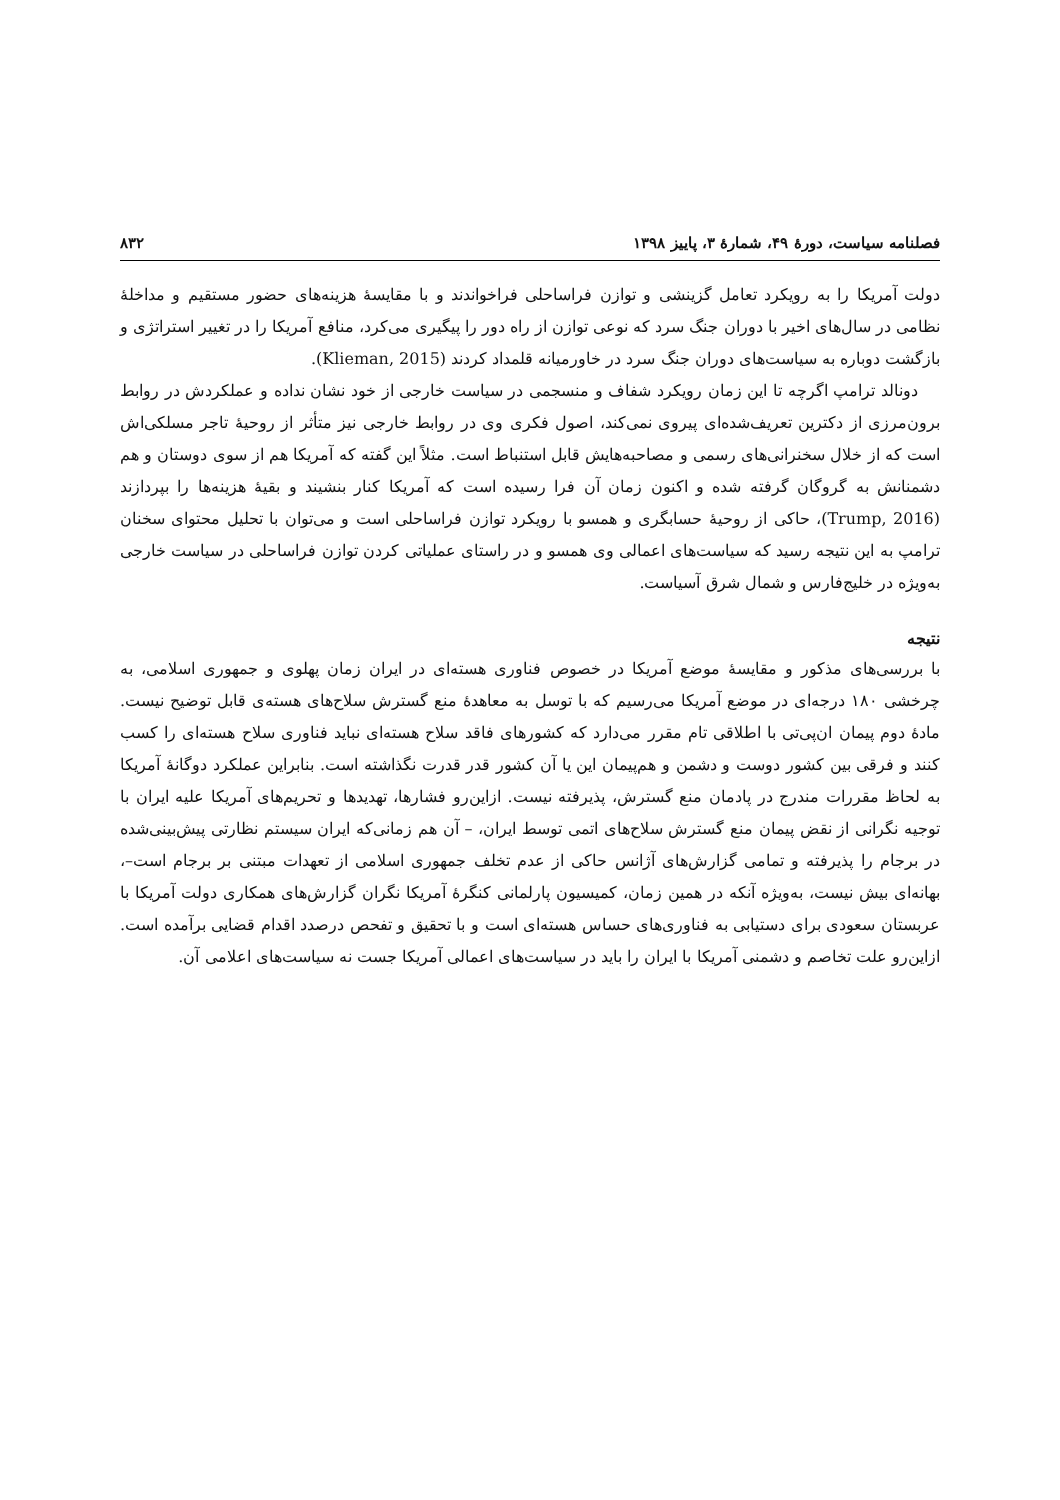فصلنامه سیاست، دورهٔ ۴۹، شمارهٔ ۳، پاییز ۱۳۹۸ ۸۳۲
دولت آمریکا را به رویکرد تعامل گزینشی و توازن فراساحلی فراخواندند و با مقایسهٔ هزینه‌های حضور مستقیم و مداخلهٔ نظامی در سال‌های اخیر با دوران جنگ سرد که نوعی توازن از راه دور را پیگیری می‌کرد، منافع آمریکا را در تغییر استراتژی و بازگشت دوباره به سیاست‌های دوران جنگ سرد در خاورمیانه قلمداد کردند (Klieman, 2015).
دونالد ترامپ اگرچه تا این زمان رویکرد شفاف و منسجمی در سیاست خارجی از خود نشان نداده و عملکردش در روابط برون‌مرزی از دکترین تعریف‌شده‌ای پیروی نمی‌کند، اصول فکری وی در روابط خارجی نیز متأثر از روحیهٔ تاجر مسلکی‌اش است که از خلال سخنرانی‌های رسمی و مصاحبه‌هایش قابل استنباط است. مثلاً این گفته که آمریکا هم از سوی دوستان و هم دشمنانش به گروگان گرفته شده و اکنون زمان آن فرا رسیده است که آمریکا کنار بنشیند و بقیهٔ هزینه‌ها را بپردازند (Trump, 2016)، حاکی از روحیهٔ حسابگری و همسو با رویکرد توازن فراساحلی است و می‌توان با تحلیل محتوای سخنان ترامپ به این نتیجه رسید که سیاست‌های اعمالی وی همسو و در راستای عملیاتی کردن توازن فراساحلی در سیاست خارجی به‌ویژه در خلیج‌فارس و شمال شرق آسیاست.
نتیجه
با بررسی‌های مذکور و مقایسهٔ موضع آمریکا در خصوص فناوری هسته‌ای در ایران زمان پهلوی و جمهوری اسلامی، به چرخشی ۱۸۰ درجه‌ای در موضع آمریکا می‌رسیم که با توسل به معاهدهٔ منع گسترش سلاح‌های هسته‌ی قابل توضیح نیست. مادهٔ دوم پیمان ان‌پی‌تی با اطلاقی تام مقرر می‌دارد که کشورهای فاقد سلاح هسته‌ای نباید فناوری سلاح هسته‌ای را کسب کنند و فرقی بین کشور دوست و دشمن و هم‌پیمان این یا آن کشور قدر قدرت نگذاشته است. بنابراین عملکرد دوگانهٔ آمریکا به لحاظ مقررات مندرج در پادمان منع گسترش، پذیرفته نیست. ازاین‌رو فشارها، تهدیدها و تحریم‌های آمریکا علیه ایران با توجیه نگرانی از نقض پیمان منع گسترش سلاح‌های اتمی توسط ایران، – آن هم زمانی‌که ایران سیستم نظارتی پیش‌بینی‌شده در برجام را پذیرفته و تمامی گزارش‌های آژانس حاکی از عدم تخلف جمهوری اسلامی از تعهدات مبتنی بر برجام است–، بهانه‌ای بیش نیست، به‌ویژه آنکه در همین زمان، کمیسیون پارلمانی کنگرهٔ آمریکا نگران گزارش‌های همکاری دولت آمریکا با عربستان سعودی برای دستیابی به فناوری‌های حساس هسته‌ای است و با تحقیق و تفحص درصدد اقدام قضایی برآمده است. ازاین‌رو علت تخاصم و دشمنی آمریکا با ایران را باید در سیاست‌های اعمالی آمریکا جست نه سیاست‌های اعلامی آن.